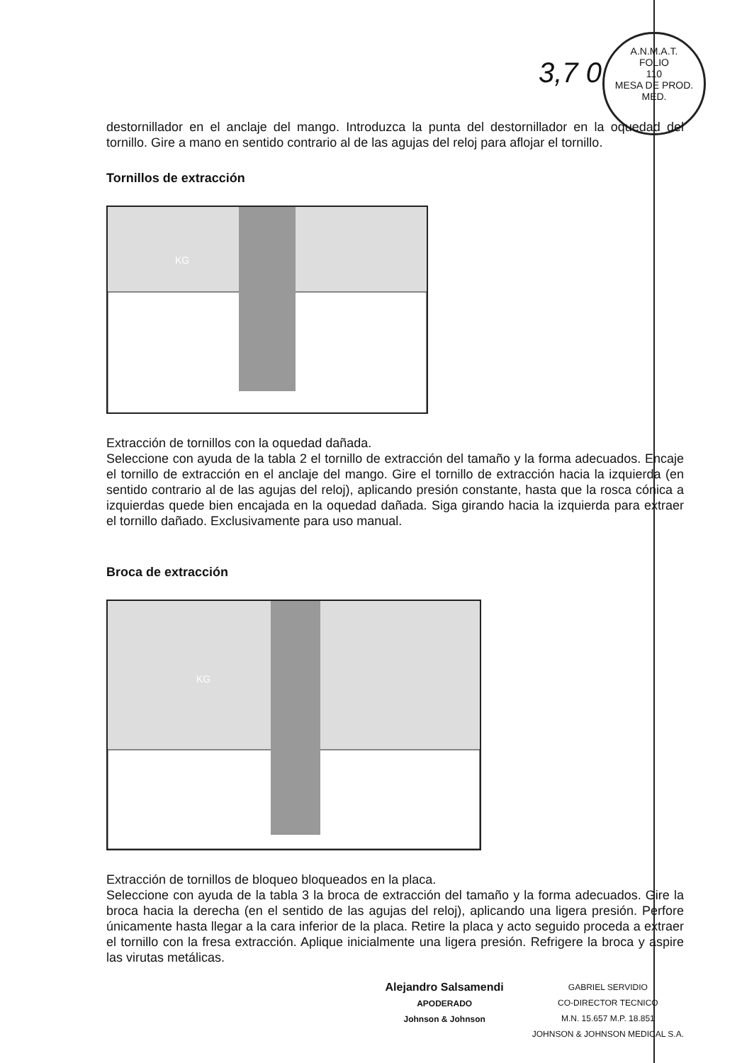3,7 0
A.N.M.A.T.
FOLIO
110
MESA DE PROD. MED.
destornillador en el anclaje del mango. Introduzca la punta del destornillador en la oquedad del tornillo. Gire a mano en sentido contrario al de las agujas del reloj para aflojar el tornillo.
Tornillos de extracción
KG
Extracción de tornillos con la oquedad dañada.
Seleccione con ayuda de la tabla 2 el tornillo de extracción del tamaño y la forma adecuados. Encaje el tornillo de extracción en el anclaje del mango. Gire el tornillo de extracción hacia la izquierda (en sentido contrario al de las agujas del reloj), aplicando presión constante, hasta que la rosca cónica a izquierdas quede bien encajada en la oquedad dañada. Siga girando hacia la izquierda para extraer el tornillo dañado. Exclusivamente para uso manual.
Broca de extracción
KG
Extracción de tornillos de bloqueo bloqueados en la placa.
Seleccione con ayuda de la tabla 3 la broca de extracción del tamaño y la forma adecuados. Gire la broca hacia la derecha (en el sentido de las agujas del reloj), aplicando una ligera presión. Perfore únicamente hasta llegar a la cara inferior de la placa. Retire la placa y acto seguido proceda a extraer el tornillo con la fresa extracción. Aplique inicialmente una ligera presión. Refrigere la broca y aspire las virutas metálicas.
Alejandro Salsamendi
APODERADO
Johnson & Johnson
GABRIEL SERVIDIO
CO-DIRECTOR TECNICO
M.N. 15.657 M.P. 18.851
JOHNSON & JOHNSON MEDICAL S.A.